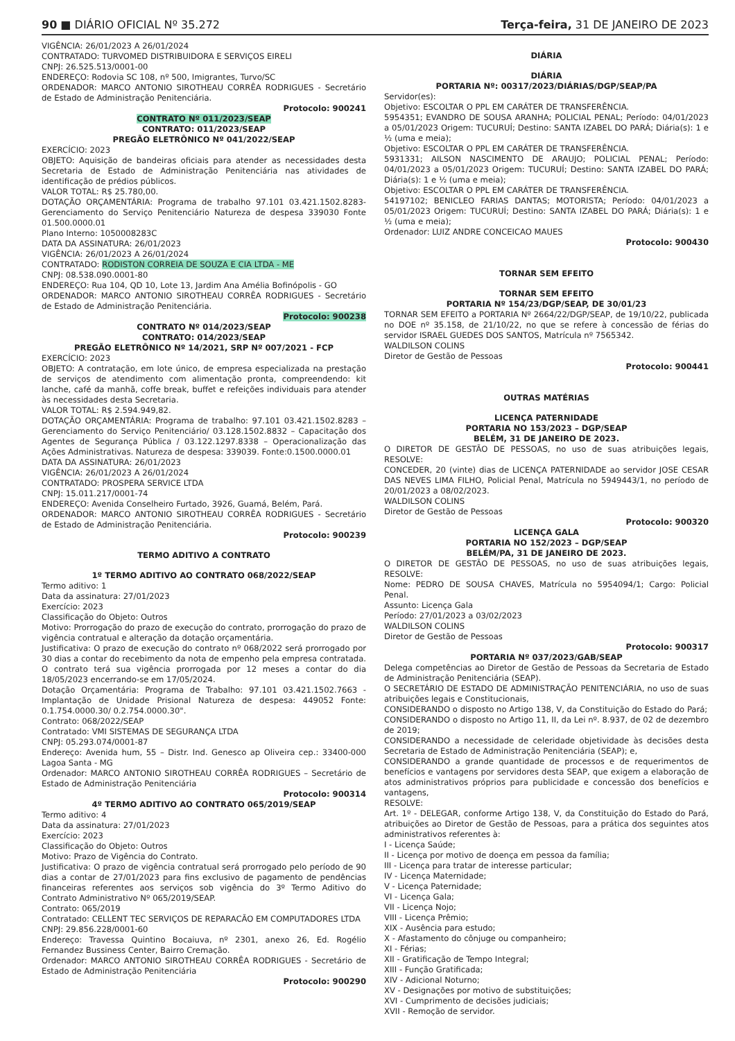90 ■ DIÁRIO OFICIAL Nº 35.272 Terça-feira, 31 DE JANEIRO DE 2023
VIGÊNCIA: 26/01/2023 A 26/01/2024
CONTRATADO: TURVOMED DISTRIBUIDORA E SERVIÇOS EIRELI
CNPJ: 26.525.513/0001-00
ENDEREÇO: Rodovia SC 108, nº 500, Imigrantes, Turvo/SC
ORDENADOR: MARCO ANTONIO SIROTHEAU CORRÊA RODRIGUES - Secretário de Estado de Administração Penitenciária.
Protocolo: 900241
CONTRATO Nº 011/2023/SEAP
CONTRATO: 011/2023/SEAP
PREGÃO ELETRÔNICO Nº 041/2022/SEAP
EXERCÍCIO: 2023
OBJETO: Aquisição de bandeiras oficiais para atender as necessidades desta Secretaria de Estado de Administração Penitenciária nas atividades de identificação de prédios públicos.
VALOR TOTAL: R$ 25.780,00.
DOTAÇÃO ORÇAMENTÁRIA: Programa de trabalho 97.101 03.421.1502.8283- Gerenciamento do Serviço Penitenciário Natureza de despesa 339030 Fonte 01.500.0000.01
Plano Interno: 1050008283C
DATA DA ASSINATURA: 26/01/2023
VIGÊNCIA: 26/01/2023 A 26/01/2024
CONTRATADO: RODISTON CORREIA DE SOUZA E CIA LTDA - ME
CNPJ: 08.538.090.0001-80
ENDEREÇO: Rua 104, QD 10, Lote 13, Jardim Ana Amélia Bofinópolis - GO
ORDENADOR: MARCO ANTONIO SIROTHEAU CORRÊA RODRIGUES - Secretário de Estado de Administração Penitenciária.
Protocolo: 900238
CONTRATO Nº 014/2023/SEAP
CONTRATO: 014/2023/SEAP
PREGÃO ELETRÔNICO Nº 14/2021, SRP Nº 007/2021 - FCP
EXERCÍCIO: 2023
OBJETO: A contratação, em lote único, de empresa especializada na prestação de serviços de atendimento com alimentação pronta, compreendendo: kit lanche, café da manhã, coffe break, buffet e refeições individuais para atender às necessidades desta Secretaria.
VALOR TOTAL: R$ 2.594.949,82.
DOTAÇÃO ORÇAMENTÁRIA: Programa de trabalho: 97.101 03.421.1502.8283 – Gerenciamento do Serviço Penitenciário/ 03.128.1502.8832 – Capacitação dos Agentes de Segurança Pública / 03.122.1297.8338 – Operacionalização das Ações Administrativas. Natureza de despesa: 339039. Fonte:0.1500.0000.01
DATA DA ASSINATURA: 26/01/2023
VIGÊNCIA: 26/01/2023 A 26/01/2024
CONTRATADO: PROSPERA SERVICE LTDA
CNPJ: 15.011.217/0001-74
ENDEREÇO: Avenida Conselheiro Furtado, 3926, Guamá, Belém, Pará.
ORDENADOR: MARCO ANTONIO SIROTHEAU CORRÊA RODRIGUES - Secretário de Estado de Administração Penitenciária.
Protocolo: 900239
TERMO ADITIVO A CONTRATO
1º TERMO ADITIVO AO CONTRATO 068/2022/SEAP
Termo aditivo: 1
Data da assinatura: 27/01/2023
Exercício: 2023
Classificação do Objeto: Outros
Motivo: Prorrogação do prazo de execução do contrato, prorrogação do prazo de vigência contratual e alteração da dotação orçamentária.
Justificativa: O prazo de execução do contrato nº 068/2022 será prorrogado por 30 dias a contar do recebimento da nota de empenho pela empresa contratada. O contrato terá sua vigência prorrogada por 12 meses a contar do dia 18/05/2023 encerrando-se em 17/05/2024.
Dotação Orçamentária: Programa de Trabalho: 97.101 03.421.1502.7663 - Implantação de Unidade Prisional Natureza de despesa: 449052 Fonte: 0.1.754.0000.30/ 0.2.754.0000.30".
Contrato: 068/2022/SEAP
Contratado: VMI SISTEMAS DE SEGURANÇA LTDA
CNPJ: 05.293.074/0001-87
Endereço: Avenida hum, 55 – Distr. Ind. Genesco ap Oliveira cep.: 33400-000 Lagoa Santa - MG
Ordenador: MARCO ANTONIO SIROTHEAU CORRÊA RODRIGUES – Secretário de Estado de Administração Penitenciária
Protocolo: 900314
4º TERMO ADITIVO AO CONTRATO 065/2019/SEAP
Termo aditivo: 4
Data da assinatura: 27/01/2023
Exercício: 2023
Classificação do Objeto: Outros
Motivo: Prazo de Vigência do Contrato.
Justificativa: O prazo de vigência contratual será prorrogado pelo período de 90 dias a contar de 27/01/2023 para fins exclusivo de pagamento de pendências financeiras referentes aos serviços sob vigência do 3º Termo Aditivo do Contrato Administrativo Nº 065/2019/SEAP.
Contrato: 065/2019
Contratado: CELLENT TEC SERVIÇOS DE REPARACÃO EM COMPUTADORES LTDA
CNPJ: 29.856.228/0001-60
Endereço: Travessa Quintino Bocaiuva, nº 2301, anexo 26, Ed. Rogélio Fernandez Bussiness Center, Bairro Cremação.
Ordenador: MARCO ANTONIO SIROTHEAU CORRÊA RODRIGUES - Secretário de Estado de Administração Penitenciária
Protocolo: 900290
DIÁRIA
DIÁRIA
PORTARIA Nº: 00317/2023/DIÁRIAS/DGP/SEAP/PA
Servidor(es):
Objetivo: ESCOLTAR O PPL EM CARÁTER DE TRANSFERÊNCIA.
5954351; EVANDRO DE SOUSA ARANHA; POLICIAL PENAL; Período: 04/01/2023 a 05/01/2023 Origem: TUCURUÍ; Destino: SANTA IZABEL DO PARÁ; Diária(s): 1 e ½ (uma e meia);
Objetivo: ESCOLTAR O PPL EM CARÁTER DE TRANSFERÊNCIA.
5931331; AILSON NASCIMENTO DE ARAUJO; POLICIAL PENAL; Período: 04/01/2023 a 05/01/2023 Origem: TUCURUÍ; Destino: SANTA IZABEL DO PARÁ; Diária(s): 1 e ½ (uma e meia);
Objetivo: ESCOLTAR O PPL EM CARÁTER DE TRANSFERÊNCIA.
54197102; BENICLEO FARIAS DANTAS; MOTORISTA; Período: 04/01/2023 a 05/01/2023 Origem: TUCURUÍ; Destino: SANTA IZABEL DO PARÁ; Diária(s): 1 e ½ (uma e meia);
Ordenador: LUIZ ANDRE CONCEICAO MAUES
Protocolo: 900430
TORNAR SEM EFEITO
TORNAR SEM EFEITO
PORTARIA Nº 154/23/DGP/SEAP, DE 30/01/23
TORNAR SEM EFEITO a PORTARIA Nº 2664/22/DGP/SEAP, de 19/10/22, publicada no DOE nº 35.158, de 21/10/22, no que se refere à concessão de férias do servidor ISRAEL GUEDES DOS SANTOS, Matrícula nº 7565342.
WALDILSON COLINS
Diretor de Gestão de Pessoas
Protocolo: 900441
OUTRAS MATÉRIAS
LICENÇA PATERNIDADE
PORTARIA NO 153/2023 – DGP/SEAP
BELÉM, 31 DE JANEIRO DE 2023.
O DIRETOR DE GESTÃO DE PESSOAS, no uso de suas atribuições legais, RESOLVE:
CONCEDER, 20 (vinte) dias de LICENÇA PATERNIDADE ao servidor JOSE CESAR DAS NEVES LIMA FILHO, Policial Penal, Matrícula no 5949443/1, no período de 20/01/2023 a 08/02/2023.
WALDILSON COLINS
Diretor de Gestão de Pessoas
Protocolo: 900320
LICENÇA GALA
PORTARIA NO 152/2023 – DGP/SEAP
BELÉM/PA, 31 DE JANEIRO DE 2023.
O DIRETOR DE GESTÃO DE PESSOAS, no uso de suas atribuições legais, RESOLVE:
Nome: PEDRO DE SOUSA CHAVES, Matrícula no 5954094/1; Cargo: Policial Penal.
Assunto: Licença Gala
Período: 27/01/2023 a 03/02/2023
WALDILSON COLINS
Diretor de Gestão de Pessoas
Protocolo: 900317
PORTARIA Nº 037/2023/GAB/SEAP
Delega competências ao Diretor de Gestão de Pessoas da Secretaria de Estado de Administração Penitenciária (SEAP).
O SECRETÁRIO DE ESTADO DE ADMINISTRAÇÃO PENITENCIÁRIA, no uso de suas atribuições legais e Constitucionais,
CONSIDERANDO o disposto no Artigo 138, V, da Constituição do Estado do Pará;
CONSIDERANDO o disposto no Artigo 11, II, da Lei nº. 8.937, de 02 de dezembro de 2019;
CONSIDERANDO a necessidade de celeridade objetividade às decisões desta Secretaria de Estado de Administração Penitenciária (SEAP); e,
CONSIDERANDO a grande quantidade de processos e de requerimentos de benefícios e vantagens por servidores desta SEAP, que exigem a elaboração de atos administrativos próprios para publicidade e concessão dos benefícios e vantagens,
RESOLVE:
Art. 1º - DELEGAR, conforme Artigo 138, V, da Constituição do Estado do Pará, atribuições ao Diretor de Gestão de Pessoas, para a prática dos seguintes atos administrativos referentes à:
I - Licença Saúde;
II - Licença por motivo de doença em pessoa da família;
III - Licença para tratar de interesse particular;
IV - Licença Maternidade;
V - Licença Paternidade;
VI - Licença Gala;
VII - Licença Nojo;
VIII - Licença Prêmio;
XIX - Ausência para estudo;
X - Afastamento do cônjuge ou companheiro;
XI - Férias;
XII - Gratificação de Tempo Integral;
XIII - Função Gratificada;
XIV - Adicional Noturno;
XV - Designações por motivo de substituições;
XVI - Cumprimento de decisões judiciais;
XVII - Remoção de servidor.